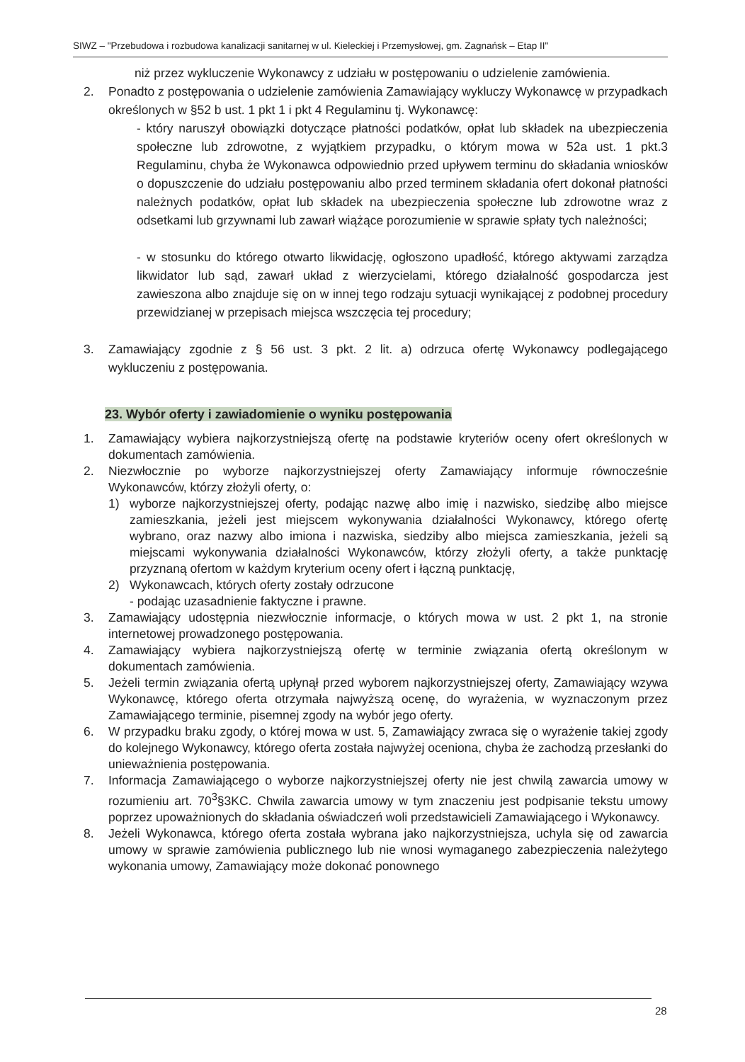SIWZ – "Przebudowa i rozbudowa kanalizacji sanitarnej w ul. Kieleckiej i Przemysłowej, gm. Zagnańsk – Etap II"
niż przez wykluczenie Wykonawcy z udziału w postępowaniu o udzielenie zamówienia.
2. Ponadto z postępowania o udzielenie zamówienia Zamawiający wykluczy Wykonawcę w przypadkach określonych w §52 b ust. 1 pkt 1 i pkt 4 Regulaminu tj. Wykonawcę:
- który naruszył obowiązki dotyczące płatności podatków, opłat lub składek na ubezpieczenia społeczne lub zdrowotne, z wyjątkiem przypadku, o którym mowa w 52a ust. 1 pkt.3 Regulaminu, chyba że Wykonawca odpowiednio przed upływem terminu do składania wniosków o dopuszczenie do udziału postępowaniu albo przed terminem składania ofert dokonał płatności należnych podatków, opłat lub składek na ubezpieczenia społeczne lub zdrowotne wraz z odsetkami lub grzywnami lub zawarł wiążące porozumienie w sprawie spłaty tych należności;
- w stosunku do którego otwarto likwidację, ogłoszono upadłość, którego aktywami zarządza likwidator lub sąd, zawarł układ z wierzycielami, którego działalność gospodarcza jest zawieszona albo znajduje się on w innej tego rodzaju sytuacji wynikającej z podobnej procedury przewidzianej w przepisach miejsca wszczęcia tej procedury;
3. Zamawiający zgodnie z § 56 ust. 3 pkt. 2 lit. a) odrzuca ofertę Wykonawcy podlegającego wykluczeniu z postępowania.
23. Wybór oferty i zawiadomienie o wyniku postępowania
1. Zamawiający wybiera najkorzystniejszą ofertę na podstawie kryteriów oceny ofert określonych w dokumentach zamówienia.
2. Niezwłocznie po wyborze najkorzystniejszej oferty Zamawiający informuje równocześnie Wykonawców, którzy złożyli oferty, o:
1) wyborze najkorzystniejszej oferty, podając nazwę albo imię i nazwisko, siedzibę albo miejsce zamieszkania, jeżeli jest miejscem wykonywania działalności Wykonawcy, którego ofertę wybrano, oraz nazwy albo imiona i nazwiska, siedziby albo miejsca zamieszkania, jeżeli są miejscami wykonywania działalności Wykonawców, którzy złożyli oferty, a także punktację przyznaną ofertom w każdym kryterium oceny ofert i łączną punktację,
2) Wykonawcach, których oferty zostały odrzucone
- podając uzasadnienie faktyczne i prawne.
3. Zamawiający udostępnia niezwłocznie informacje, o których mowa w ust. 2 pkt 1, na stronie internetowej prowadzonego postępowania.
4. Zamawiający wybiera najkorzystniejszą ofertę w terminie związania ofertą określonym w dokumentach zamówienia.
5. Jeżeli termin związania ofertą upłynął przed wyborem najkorzystniejszej oferty, Zamawiający wzywa Wykonawcę, którego oferta otrzymała najwyższą ocenę, do wyrażenia, w wyznaczonym przez Zamawiającego terminie, pisemnej zgody na wybór jego oferty.
6. W przypadku braku zgody, o której mowa w ust. 5, Zamawiający zwraca się o wyrażenie takiej zgody do kolejnego Wykonawcy, którego oferta została najwyżej oceniona, chyba że zachodzą przesłanki do unieważnienia postępowania.
7. Informacja Zamawiającego o wyborze najkorzystniejszej oferty nie jest chwilą zawarcia umowy w rozumieniu art. 70<sup>3</sup>§3KC. Chwila zawarcia umowy w tym znaczeniu jest podpisanie tekstu umowy poprzez upoważnionych do składania oświadczeń woli przedstawicieli Zamawiającego i Wykonawcy.
8. Jeżeli Wykonawca, którego oferta została wybrana jako najkorzystniejsza, uchyla się od zawarcia umowy w sprawie zamówienia publicznego lub nie wnosi wymaganego zabezpieczenia należytego wykonania umowy, Zamawiający może dokonać ponownego
28